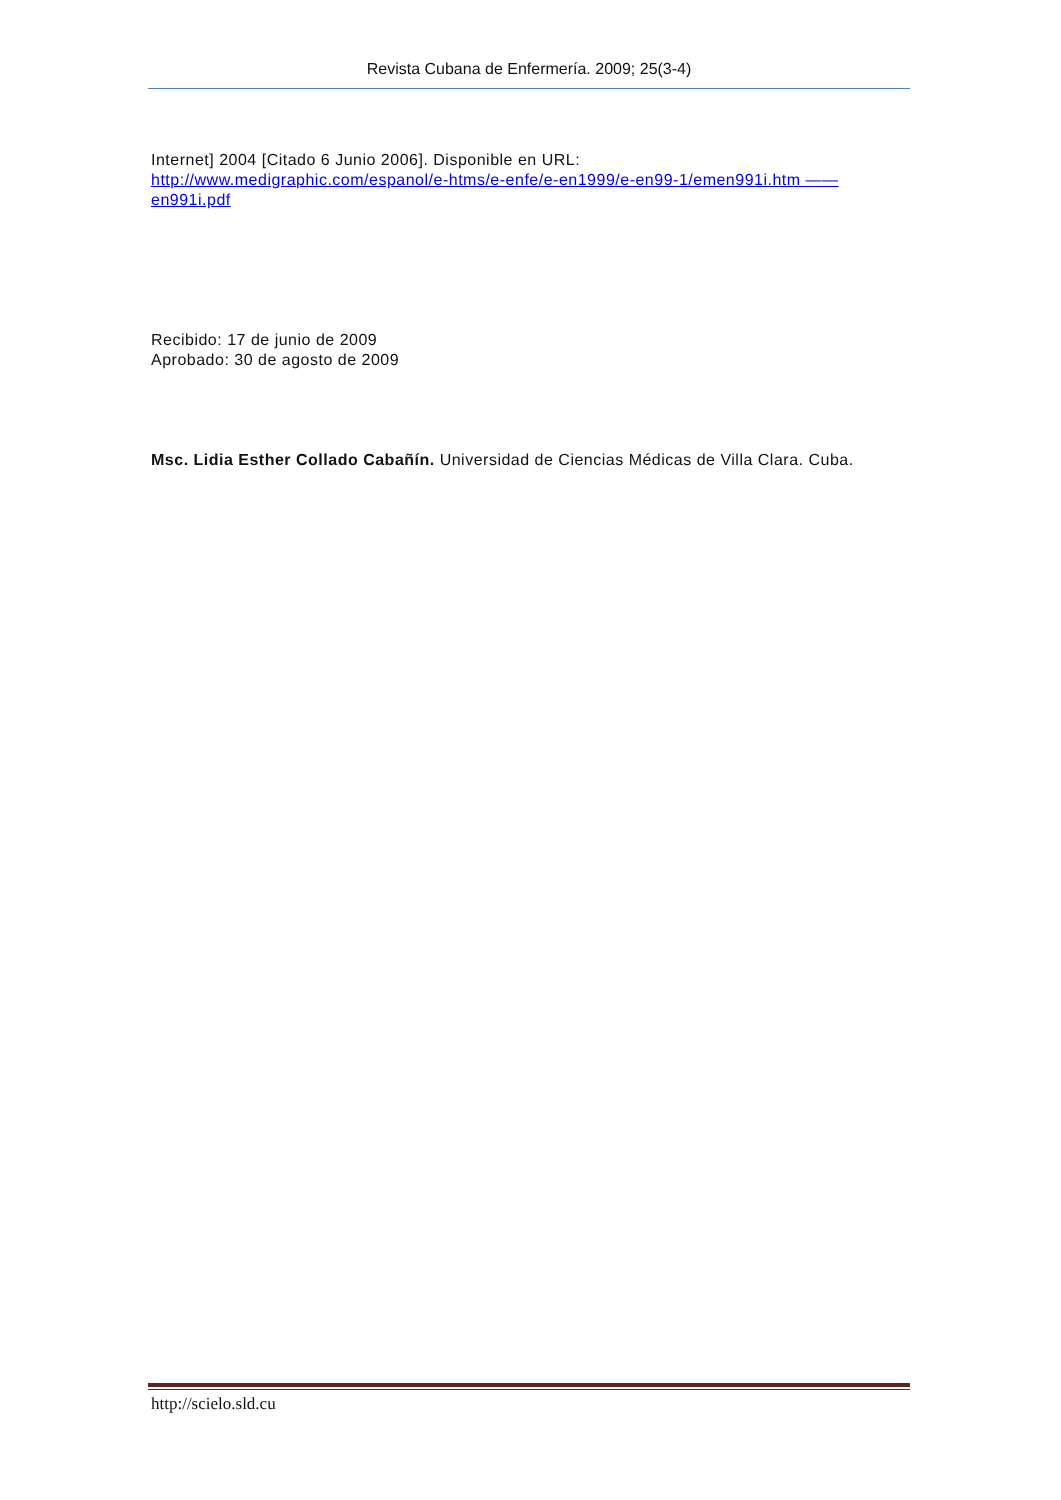Revista Cubana de Enfermería. 2009; 25(3-4)
Internet] 2004 [Citado 6 Junio 2006]. Disponible en URL:
http://www.medigraphic.com/espanol/e-htms/e-enfe/e-en1999/e-en99-1/emen991i.htm ——en991i.pdf
Recibido: 17 de junio de 2009
Aprobado: 30 de agosto de 2009
Msc. Lidia Esther Collado Cabañín. Universidad de Ciencias Médicas de Villa Clara. Cuba.
http://scielo.sld.cu